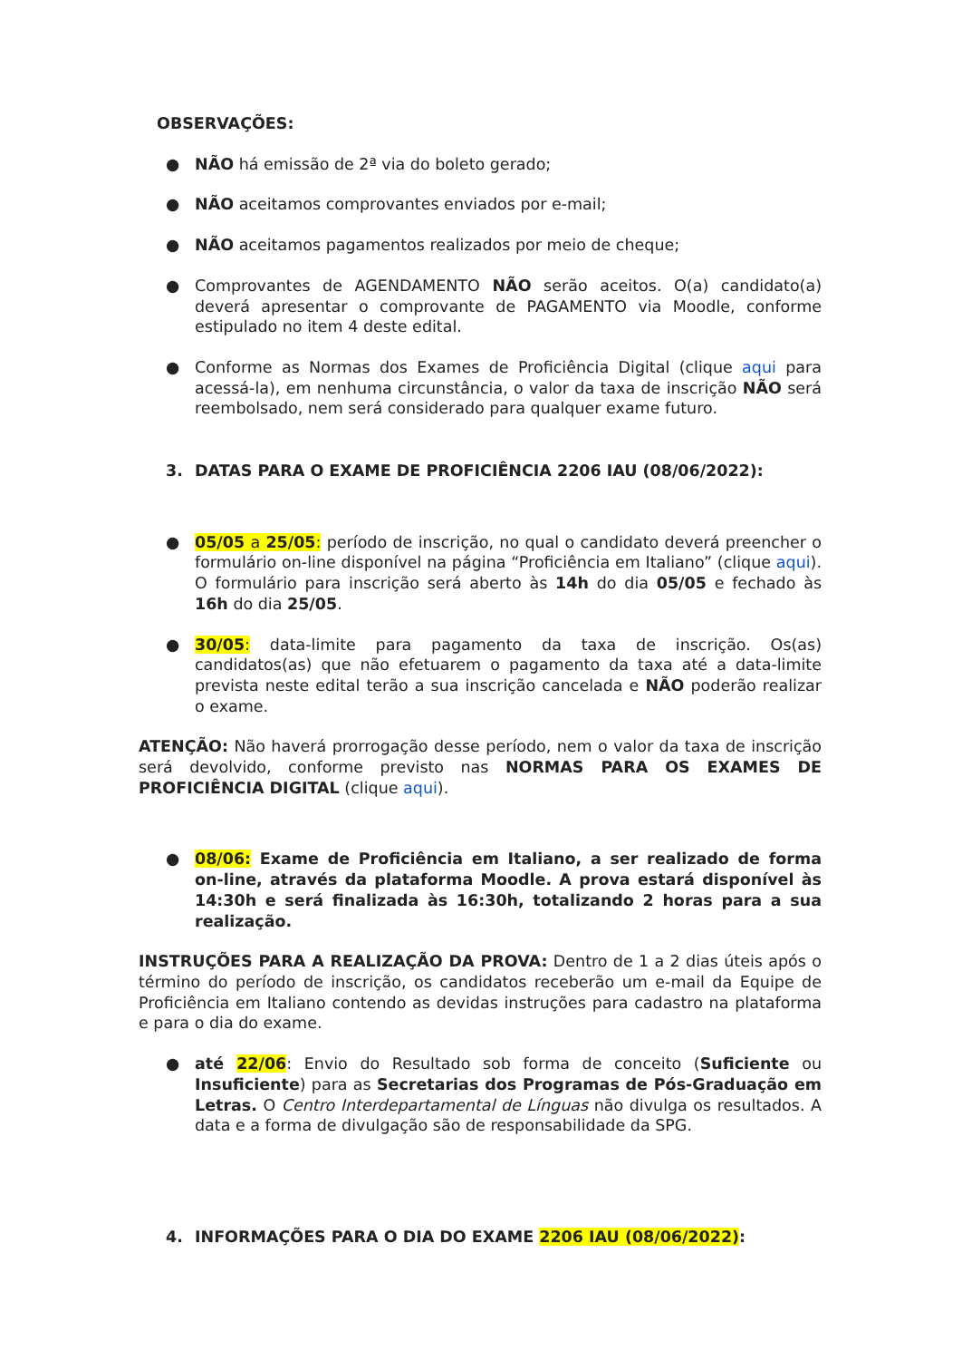OBSERVAÇÕES:
● NÃO há emissão de 2ª via do boleto gerado;
● NÃO aceitamos comprovantes enviados por e-mail;
● NÃO aceitamos pagamentos realizados por meio de cheque;
● Comprovantes de AGENDAMENTO NÃO serão aceitos. O(a) candidato(a) deverá apresentar o comprovante de PAGAMENTO via Moodle, conforme estipulado no item 4 deste edital.
● Conforme as Normas dos Exames de Proficiência Digital (clique aqui para acessá-la), em nenhuma circunstância, o valor da taxa de inscrição NÃO será reembolsado, nem será considerado para qualquer exame futuro.
3. DATAS PARA O EXAME DE PROFICIÊNCIA 2206 IAU (08/06/2022):
● 05/05 a 25/05: período de inscrição, no qual o candidato deverá preencher o formulário on-line disponível na página “Proficiência em Italiano” (clique aqui). O formulário para inscrição será aberto às 14h do dia 05/05 e fechado às 16h do dia 25/05.
● 30/05: data-limite para pagamento da taxa de inscrição. Os(as) candidatos(as) que não efetuarem o pagamento da taxa até a data-limite prevista neste edital terão a sua inscrição cancelada e NÃO poderão realizar o exame.
ATENÇÃO: Não haverá prorrogação desse período, nem o valor da taxa de inscrição será devolvido, conforme previsto nas NORMAS PARA OS EXAMES DE PROFICIÊNCIA DIGITAL (clique aqui).
● 08/06: Exame de Proficiência em Italiano, a ser realizado de forma on-line, através da plataforma Moodle. A prova estará disponível às 14:30h e será finalizada às 16:30h, totalizando 2 horas para a sua realização.
INSTRUÇÕES PARA A REALIZAÇÃO DA PROVA: Dentro de 1 a 2 dias úteis após o término do período de inscrição, os candidatos receberão um e-mail da Equipe de Proficiência em Italiano contendo as devidas instruções para cadastro na plataforma e para o dia do exame.
● até 22/06: Envio do Resultado sob forma de conceito (Suficiente ou Insuficiente) para as Secretarias dos Programas de Pós-Graduação em Letras. O Centro Interdepartamental de Línguas não divulga os resultados. A data e a forma de divulgação são de responsabilidade da SPG.
4. INFORMAÇÕES PARA O DIA DO EXAME 2206 IAU (08/06/2022):